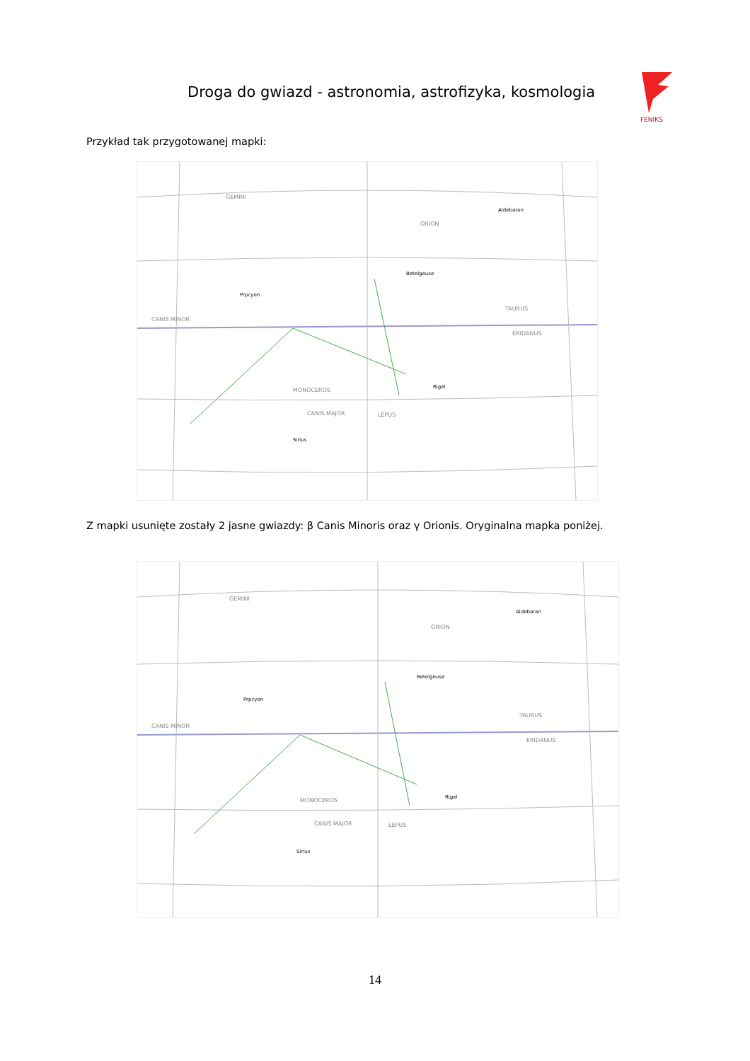Droga do gwiazd - astronomia, astrofizyka, kosmologia
FENIKS
Przykład tak przygotowanej mapki:
Betelgeuse
Rigel
Prpcyon
Aldebaran
ORION
TAURUS
MONOCEROS
CANIS MAJOR
LEPUS
CANIS MINOR
GEMINI
ERIDANUS
Sirius
Z mapki usunięte zostały 2 jasne gwiazdy: β Canis Minoris oraz γ Orionis. Oryginalna mapka poniżej.
Betelgeuse
Rigel
Prpcyon
Aldebaran
ORION
TAURUS
MONOCEROS
CANIS MAJOR
LEPUS
CANIS MINOR
GEMINI
ERIDANUS
Sirius
14